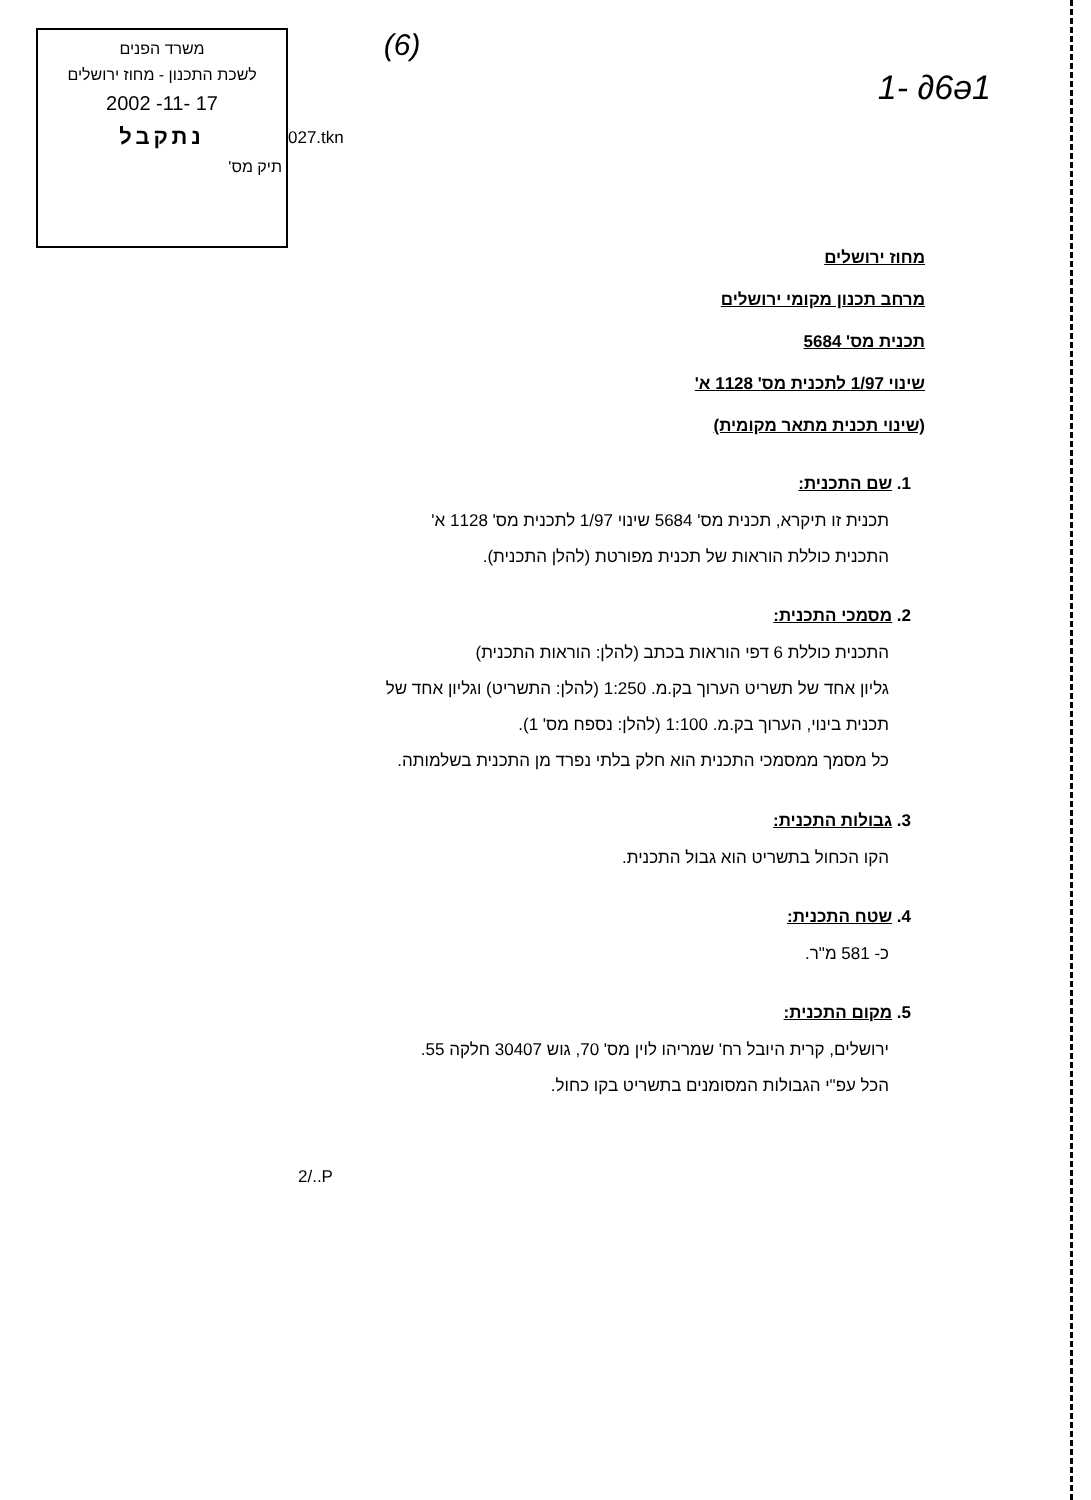משרד הפנים
לשכת התכנון - מחוז ירושלים
17 -11- 2002
נתקבל
תיק מס'
027.tkn
(6)
1- ∂6ə1
מחוז ירושלים
מרחב תכנון מקומי ירושלים
תכנית מס' 5684
שינוי 1/97 לתכנית מס' 1128 א'
(שינוי תכנית מתאר מקומית)
1. שם התכנית:
תכנית זו תיקרא, תכנית מס' 5684 שינוי 1/97 לתכנית מס' 1128 א'
התכנית כוללת הוראות של תכנית מפורטת (להלן התכנית).
2. מסמכי התכנית:
התכנית כוללת 6 דפי הוראות בכתב (להלן: הוראות התכנית)
גליון אחד של תשריט הערוך בק.מ. 1:250 (להלן: התשריט) וגליון אחד של
תכנית בינוי, הערוך בק.מ. 1:100 (להלן: נספח מס' 1).
כל מסמך ממסמכי התכנית הוא חלק בלתי נפרד מן התכנית בשלמותה.
3. גבולות התכנית:
הקו הכחול בתשריט הוא גבול התכנית.
4. שטח התכנית:
כ- 581 מ"ר.
5. מקום התכנית:
ירושלים, קרית היובל רח' שמריהו לוין מס' 70, גוש 30407 חלקה 55.
הכל עפ"י הגבולות המסומנים בתשריט בקו כחול.
2/..P